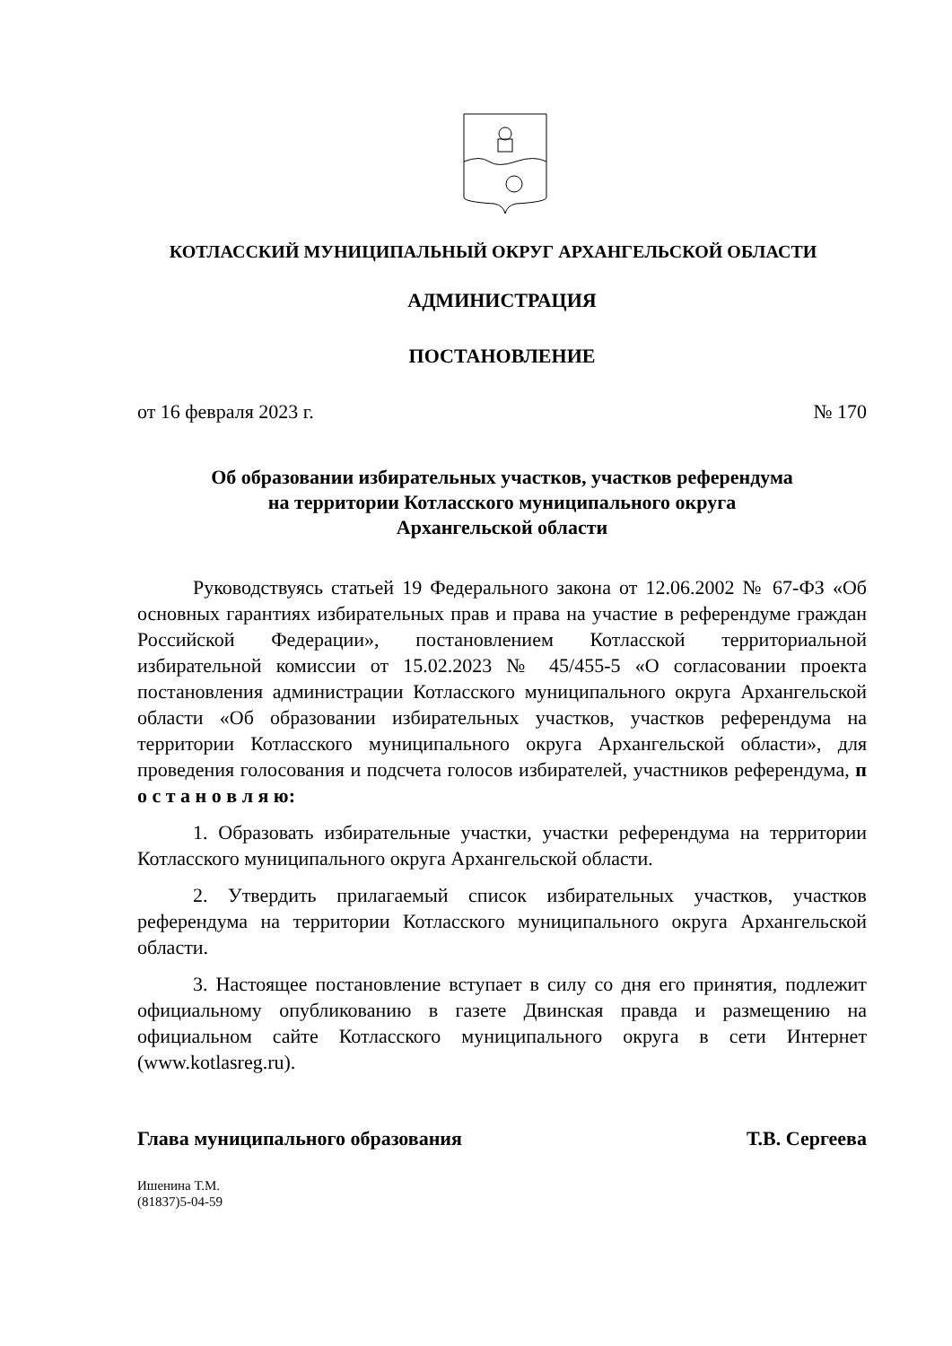КОТЛАССКИЙ МУНИЦИПАЛЬНЫЙ ОКРУГ АРХАНГЕЛЬСКОЙ ОБЛАСТИ
АДМИНИСТРАЦИЯ
ПОСТАНОВЛЕНИЕ
от 16 февраля 2023 г. № 170
Об образовании избирательных участков, участков референдума
на территории Котласского муниципального округа
Архангельской области
Руководствуясь статьей 19 Федерального закона от 12.06.2002 № 67-ФЗ «Об основных гарантиях избирательных прав и права на участие в референдуме граждан Российской Федерации», постановлением Котласской территориальной избирательной комиссии от 15.02.2023 № 45/455-5 «О согласовании проекта постановления администрации Котласского муниципального округа Архангельской области «Об образовании избирательных участков, участков референдума на территории Котласского муниципального округа Архангельской области», для проведения голосования и подсчета голосов избирателей, участников референдума, п о с т а н о в л я ю:
1. Образовать избирательные участки, участки референдума на территории Котласского муниципального округа Архангельской области.
2. Утвердить прилагаемый список избирательных участков, участков референдума на территории Котласского муниципального округа Архангельской области.
3. Настоящее постановление вступает в силу со дня его принятия, подлежит официальному опубликованию в газете Двинская правда и размещению на официальном сайте Котласского муниципального округа в сети Интернет (www.kotlasreg.ru).
Глава муниципального образования Т.В. Сергеева
Ишенина Т.М.
(81837)5-04-59